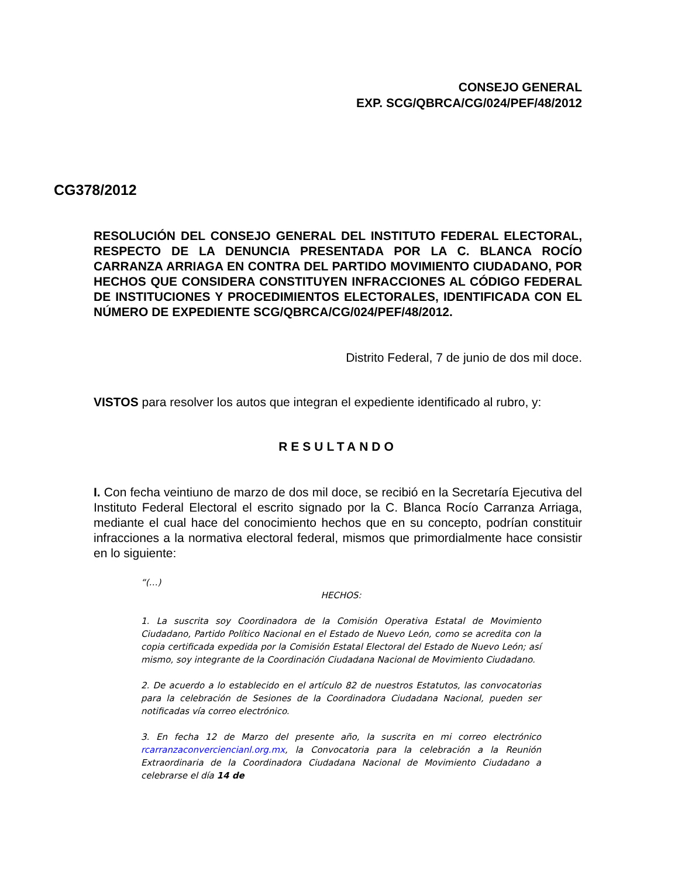CONSEJO GENERAL
EXP. SCG/QBRCA/CG/024/PEF/48/2012
CG378/2012
RESOLUCIÓN DEL CONSEJO GENERAL DEL INSTITUTO FEDERAL ELECTORAL, RESPECTO DE LA DENUNCIA PRESENTADA POR LA C. BLANCA ROCÍO CARRANZA ARRIAGA EN CONTRA DEL PARTIDO MOVIMIENTO CIUDADANO, POR HECHOS QUE CONSIDERA CONSTITUYEN INFRACCIONES AL CÓDIGO FEDERAL DE INSTITUCIONES Y PROCEDIMIENTOS ELECTORALES, IDENTIFICADA CON EL NÚMERO DE EXPEDIENTE SCG/QBRCA/CG/024/PEF/48/2012.
Distrito Federal, 7 de junio de dos mil doce.
VISTOS para resolver los autos que integran el expediente identificado al rubro, y:
RESULTANDO
I. Con fecha veintiuno de marzo de dos mil doce, se recibió en la Secretaría Ejecutiva del Instituto Federal Electoral el escrito signado por la C. Blanca Rocío Carranza Arriaga, mediante el cual hace del conocimiento hechos que en su concepto, podrían constituir infracciones a la normativa electoral federal, mismos que primordialmente hace consistir en lo siguiente:
“(…)
HECHOS:
1. La suscrita soy Coordinadora de la Comisión Operativa Estatal de Movimiento Ciudadano, Partido Político Nacional en el Estado de Nuevo León, como se acredita con la copia certificada expedida por la Comisión Estatal Electoral del Estado de Nuevo León; así mismo, soy integrante de la Coordinación Ciudadana Nacional de Movimiento Ciudadano.
2. De acuerdo a lo establecido en el artículo 82 de nuestros Estatutos, las convocatorias para la celebración de Sesiones de la Coordinadora Ciudadana Nacional, pueden ser notificadas vía correo electrónico.
3. En fecha 12 de Marzo del presente año, la suscrita en mi correo electrónico rcarranzaconverciencianl.org.mx, la Convocatoria para la celebración a la Reunión Extraordinaria de la Coordinadora Ciudadana Nacional de Movimiento Ciudadano a celebrarse el día 14 de